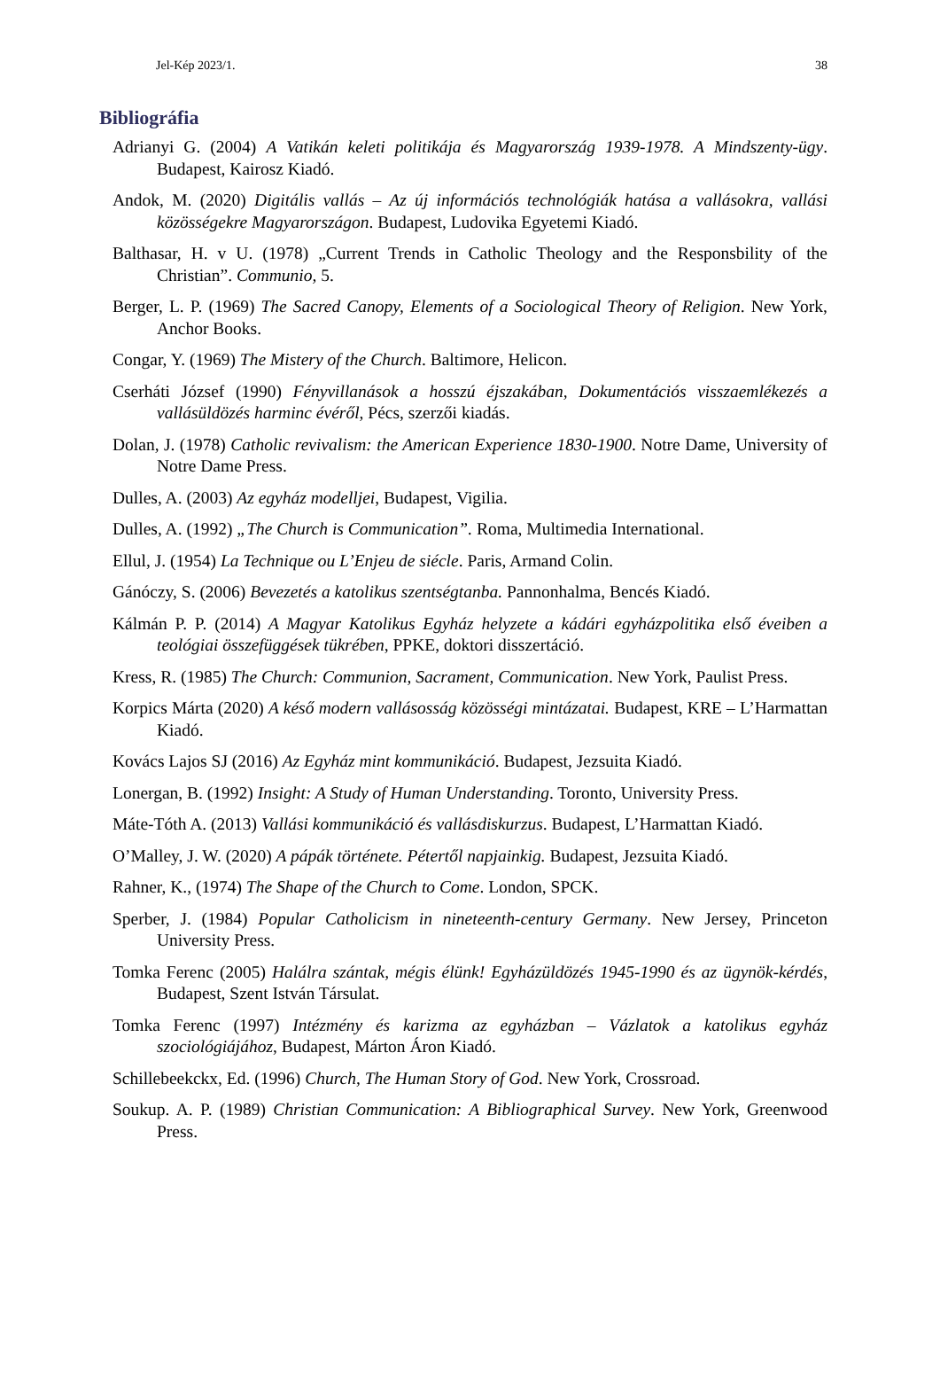Jel-Kép 2023/1. 38
Bibliográfia
Adrianyi G. (2004) A Vatikán keleti politikája és Magyarország 1939-1978. A Mindszenty-ügy. Budapest, Kairosz Kiadó.
Andok, M. (2020) Digitális vallás – Az új információs technológiák hatása a vallásokra, vallási közösségekre Magyarországon. Budapest, Ludovika Egyetemi Kiadó.
Balthasar, H. v U. (1978) „Current Trends in Catholic Theology and the Responsbility of the Christian”. Communio, 5.
Berger, L. P. (1969) The Sacred Canopy, Elements of a Sociological Theory of Religion. New York, Anchor Books.
Congar, Y. (1969) The Mistery of the Church. Baltimore, Helicon.
Cserháti József (1990) Fényvillanások a hosszú éjszakában, Dokumentációs visszaemlékezés a vallásüldözés harminc évéről, Pécs, szerzői kiadás.
Dolan, J. (1978) Catholic revivalism: the American Experience 1830-1900. Notre Dame, University of Notre Dame Press.
Dulles, A. (2003) Az egyház modelljei, Budapest, Vigilia.
Dulles, A. (1992) „The Church is Communication”. Roma, Multimedia International.
Ellul, J. (1954) La Technique ou L’Enjeu de siécle. Paris, Armand Colin.
Gánóczy, S. (2006) Bevezetés a katolikus szentségtanba. Pannonhalma, Bencés Kiadó.
Kálmán P. P. (2014) A Magyar Katolikus Egyház helyzete a kádári egyházpolitika első éveiben a teológiai összefüggések tükrében, PPKE, doktori disszertáció.
Kress, R. (1985) The Church: Communion, Sacrament, Communication. New York, Paulist Press.
Korpics Márta (2020) A késő modern vallásosság közösségi mintázatai. Budapest, KRE – L’Harmattan Kiadó.
Kovács Lajos SJ (2016) Az Egyház mint kommunikáció. Budapest, Jezsuita Kiadó.
Lonergan, B. (1992) Insight: A Study of Human Understanding. Toronto, University Press.
Máte-Tóth A. (2013) Vallási kommunikáció és vallásdiskurzus. Budapest, L’Harmattan Kiadó.
O’Malley, J. W. (2020) A pápák története. Pétertől napjainkig. Budapest, Jezsuita Kiadó.
Rahner, K., (1974) The Shape of the Church to Come. London, SPCK.
Sperber, J. (1984) Popular Catholicism in nineteenth-century Germany. New Jersey, Princeton University Press.
Tomka Ferenc (2005) Halálra szántak, mégis élünk! Egyházüldözés 1945-1990 és az ügynök-kérdés, Budapest, Szent István Társulat.
Tomka Ferenc (1997) Intézmény és karizma az egyházban – Vázlatok a katolikus egyház szociológiájához, Budapest, Márton Áron Kiadó.
Schillebeekckx, Ed. (1996) Church, The Human Story of God. New York, Crossroad.
Soukup. A. P. (1989) Christian Communication: A Bibliographical Survey. New York, Greenwood Press.